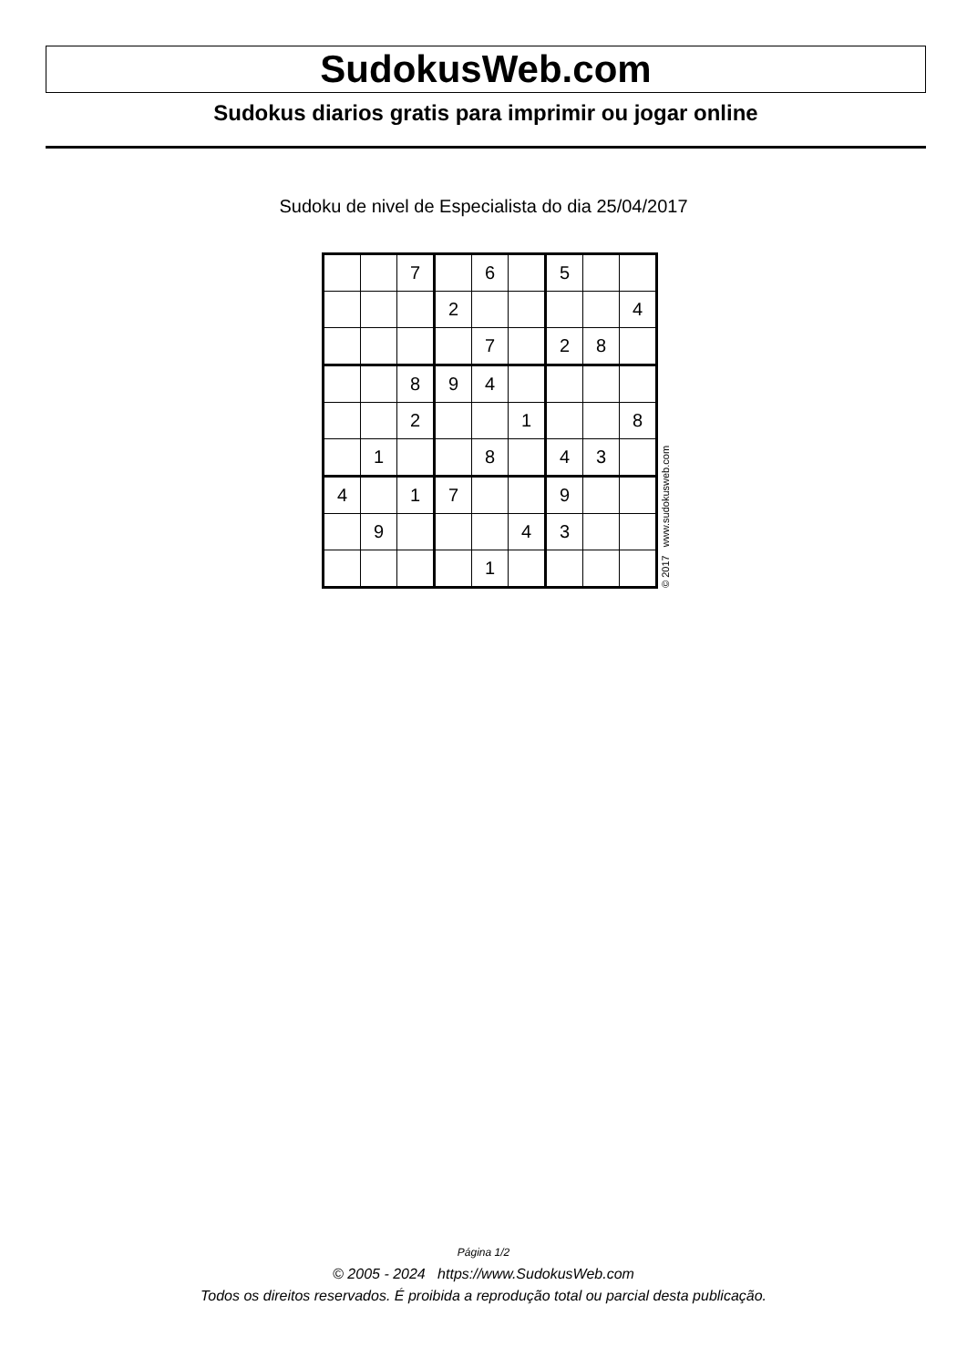SudokusWeb.com
Sudokus diarios gratis para imprimir ou jogar online
Sudoku de nivel de Especialista do dia 25/04/2017
| | | 7 | | 6 | | 5 | | |
| | | | 2 | | | | | 4 |
| | | | | 7 | | 2 | 8 | |
| | | 8 | 9 | 4 | | | | |
| | | 2 | | | 1 | | | 8 |
| | 1 | | | 8 | | 4 | 3 | |
| 4 | | 1 | 7 | | | 9 | | |
| | 9 | | | | 4 | 3 | | |
| | | | | 1 | | | | |
© 2017 www.sudokusweb.com
Página 1/2
© 2005 - 2024 https://www.SudokusWeb.com
Todos os direitos reservados. É proibida a reprodução total ou parcial desta publicação.